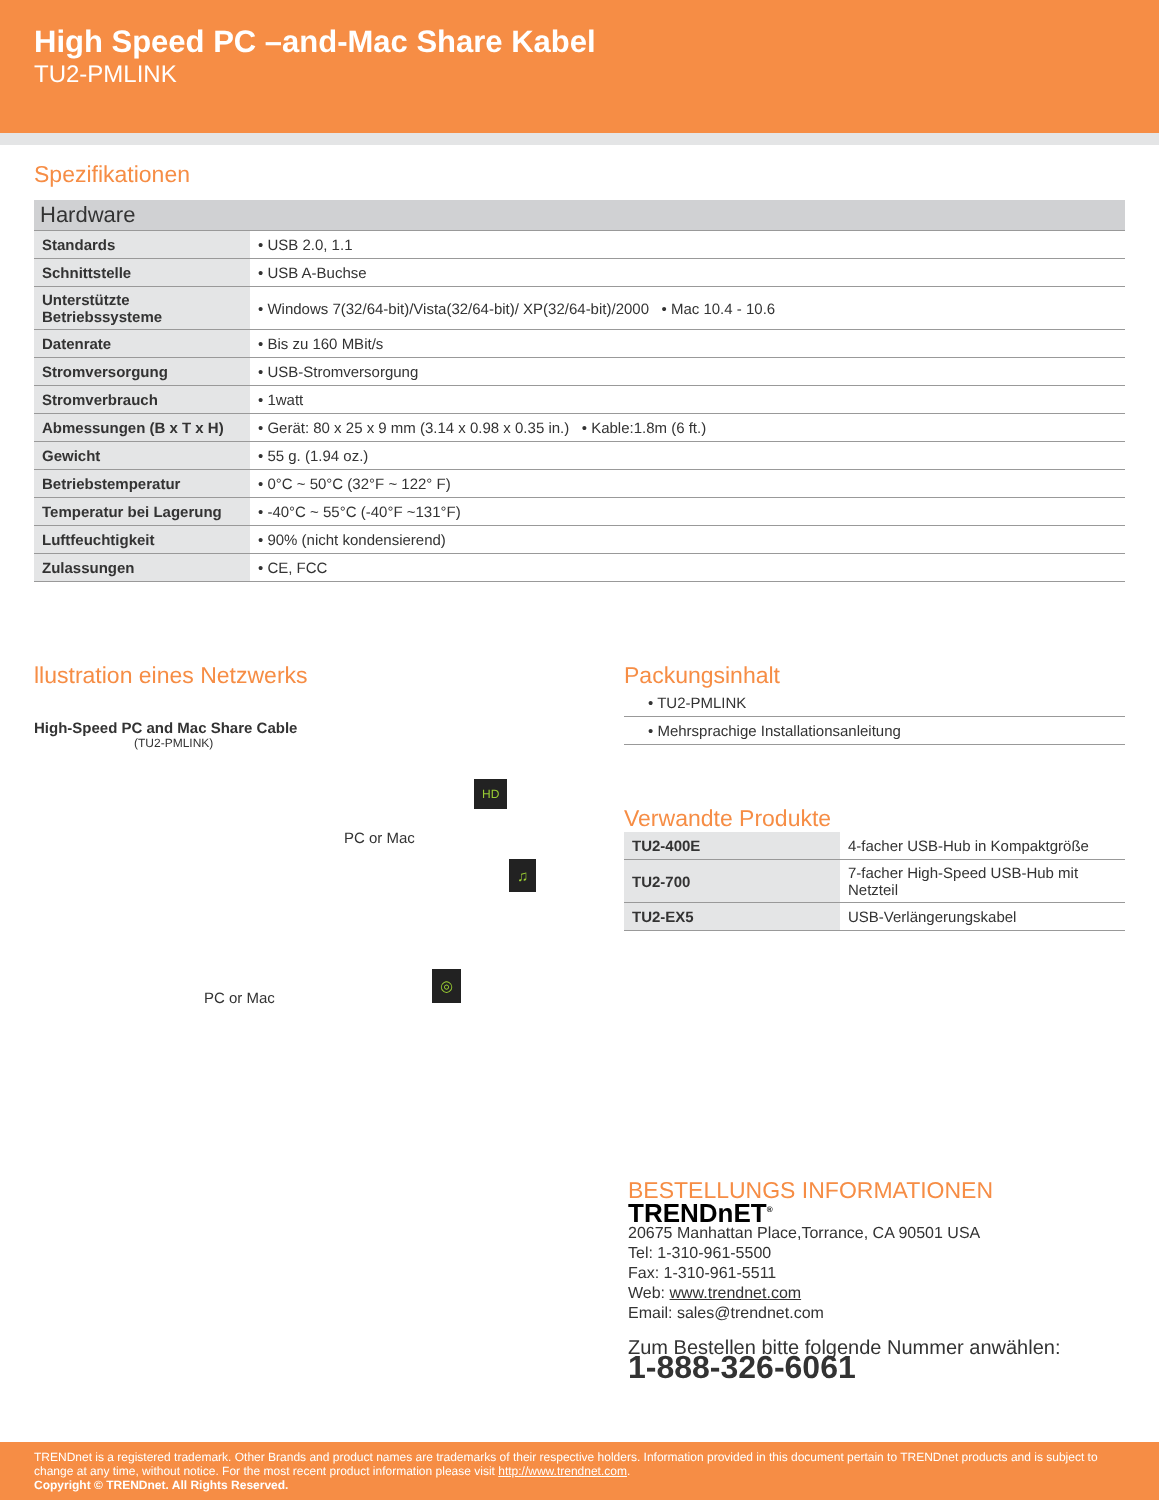High Speed PC –and-Mac Share Kabel
TU2-PMLINK
Spezifikationen
Hardware
| Standards | • USB 2.0, 1.1 |
| Schnittstelle | • USB A-Buchse |
| Unterstützte Betriebssysteme | • Windows 7(32/64-bit)/Vista(32/64-bit)/ XP(32/64-bit)/2000 • Mac 10.4 - 10.6 |
| Datenrate | • Bis zu 160 MBit/s |
| Stromversorgung | • USB-Stromversorgung |
| Stromverbrauch | • 1watt |
| Abmessungen (B x T x H) | • Gerät: 80 x 25 x 9 mm (3.14 x 0.98 x 0.35 in.) • Kable:1.8m (6 ft.) |
| Gewicht | • 55 g. (1.94 oz.) |
| Betriebstemperatur | • 0°C ~ 50°C (32°F ~ 122° F) |
| Temperatur bei Lagerung | • -40°C ~ 55°C (-40°F ~131°F) |
| Luftfeuchtigkeit | • 90% (nicht kondensierend) |
| Zulassungen | • CE, FCC |
llustration eines Netzwerks
High-Speed PC and Mac Share Cable
(TU2-PMLINK)
PC or Mac
PC or Mac
HD
♫
◎
Packungsinhalt
| • TU2-PMLINK |
| • Mehrsprachige Installationsanleitung |
Verwandte Produkte
| TU2-400E | 4-facher USB-Hub in Kompaktgröße |
| TU2-700 | 7-facher High-Speed USB-Hub mit Netzteil |
| TU2-EX5 | USB-Verlängerungskabel |
BESTELLUNGS INFORMATIONEN
TRENDnET<sup>®</sup>
20675 Manhattan Place,Torrance, CA 90501 USA
Tel: 1-310-961-5500
Fax: 1-310-961-5511
Web: www.trendnet.com
Email: sales@trendnet.com
Zum Bestellen bitte folgende Nummer anwählen:
1-888-326-6061
TRENDnet is a registered trademark. Other Brands and product names are trademarks of their respective holders. Information provided in this document pertain to TRENDnet products and is subject to change at any time, without notice. For the most recent product information please visit http://www.trendnet.com.
Copyright © TRENDnet. All Rights Reserved.